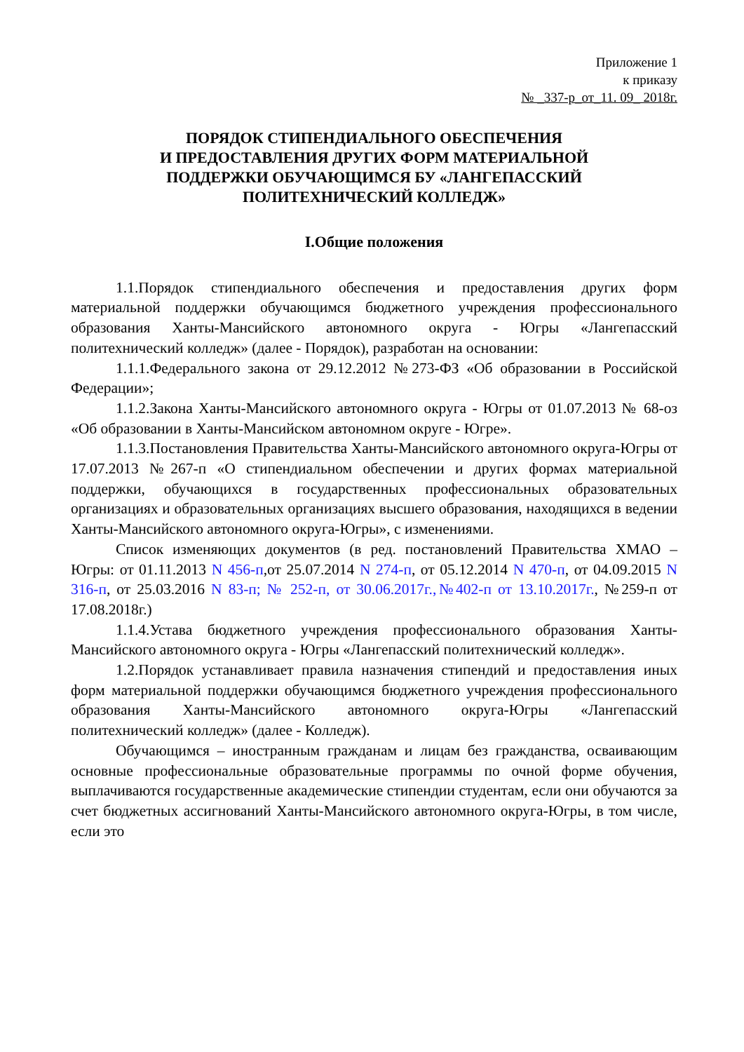Приложение 1
к приказу
№ _337-р_от_11. 09_ 2018г.
ПОРЯДОК СТИПЕНДИАЛЬНОГО ОБЕСПЕЧЕНИЯ
И ПРЕДОСТАВЛЕНИЯ ДРУГИХ ФОРМ МАТЕРИАЛЬНОЙ
ПОДДЕРЖКИ ОБУЧАЮЩИМСЯ БУ «ЛАНГЕПАССКИЙ
ПОЛИТЕХНИЧЕСКИЙ КОЛЛЕДЖ»
I.Общие положения
1.1.Порядок стипендиального обеспечения и предоставления других форм материальной поддержки обучающимся бюджетного учреждения профессионального образования Ханты-Мансийского автономного округа - Югры «Лангепасский политехнический колледж» (далее - Порядок), разработан на основании:
1.1.1.Федерального закона от 29.12.2012 №273-ФЗ «Об образовании в Российской Федерации»;
1.1.2.Закона Ханты-Мансийского автономного округа - Югры от 01.07.2013 № 68-оз «Об образовании в Ханты-Мансийском автономном округе - Югре».
1.1.3.Постановления Правительства Ханты-Мансийского автономного округа-Югры от 17.07.2013 №267-п «О стипендиальном обеспечении и других формах материальной поддержки, обучающихся в государственных профессиональных образовательных организациях и образовательных организациях высшего образования, находящихся в ведении Ханты-Мансийского автономного округа-Югры», с изменениями.
Список изменяющих документов (в ред. постановлений Правительства ХМАО – Югры: от 01.11.2013 N 456-п,от 25.07.2014 N 274-п, от 05.12.2014 N 470-п, от 04.09.2015 N 316-п, от 25.03.2016 N 83-п; № 252-п, от 30.06.2017г.,№402-п от 13.10.2017г., №259-п от 17.08.2018г.)
1.1.4.Устава бюджетного учреждения профессионального образования Ханты-Мансийского автономного округа - Югры «Лангепасский политехнический колледж».
1.2.Порядок устанавливает правила назначения стипендий и предоставления иных форм материальной поддержки обучающимся бюджетного учреждения профессионального образования Ханты-Мансийского автономного округа-Югры «Лангепасский политехнический колледж» (далее - Колледж).
Обучающимся – иностранным гражданам и лицам без гражданства, осваивающим основные профессиональные образовательные программы по очной форме обучения, выплачиваются государственные академические стипендии студентам, если они обучаются за счет бюджетных ассигнований Ханты-Мансийского автономного округа-Югры, в том числе, если это